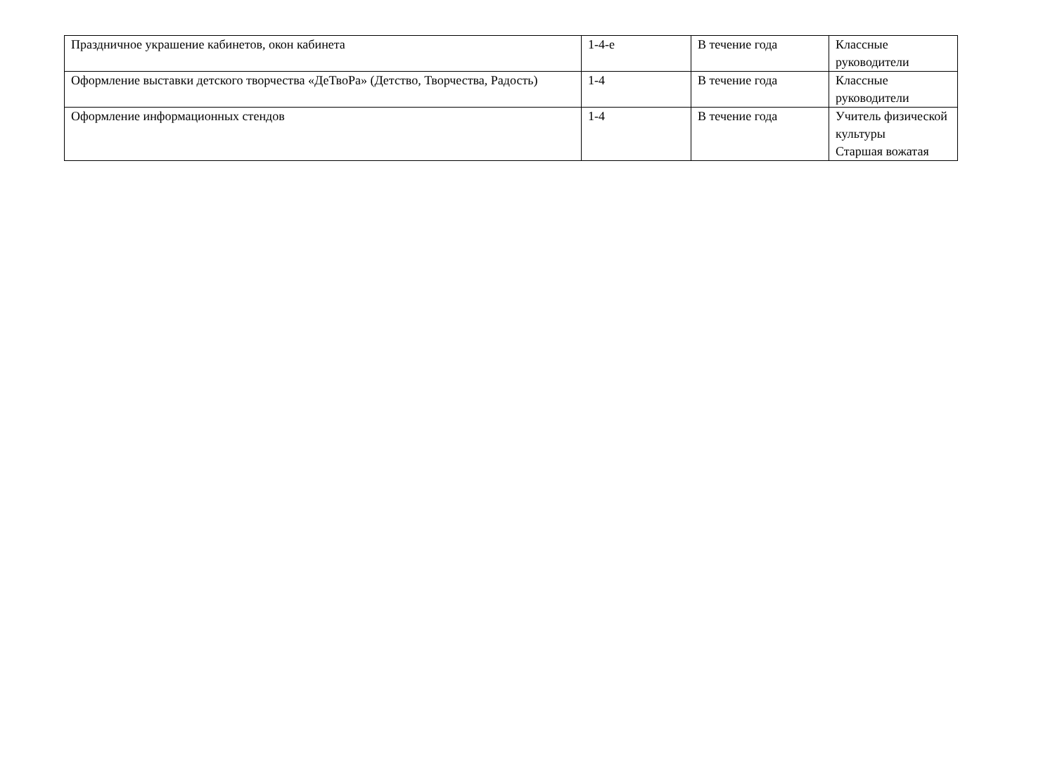| Праздничное украшение кабинетов, окон кабинета | 1-4-е | В течение года | Классные руководители |
| Оформление выставки детского творчества «ДеТвоРа» (Детство, Творчества, Радость) | 1-4 | В течение года | Классные руководители |
| Оформление информационных стендов | 1-4 | В течение года | Учитель физической культуры Старшая вожатая |